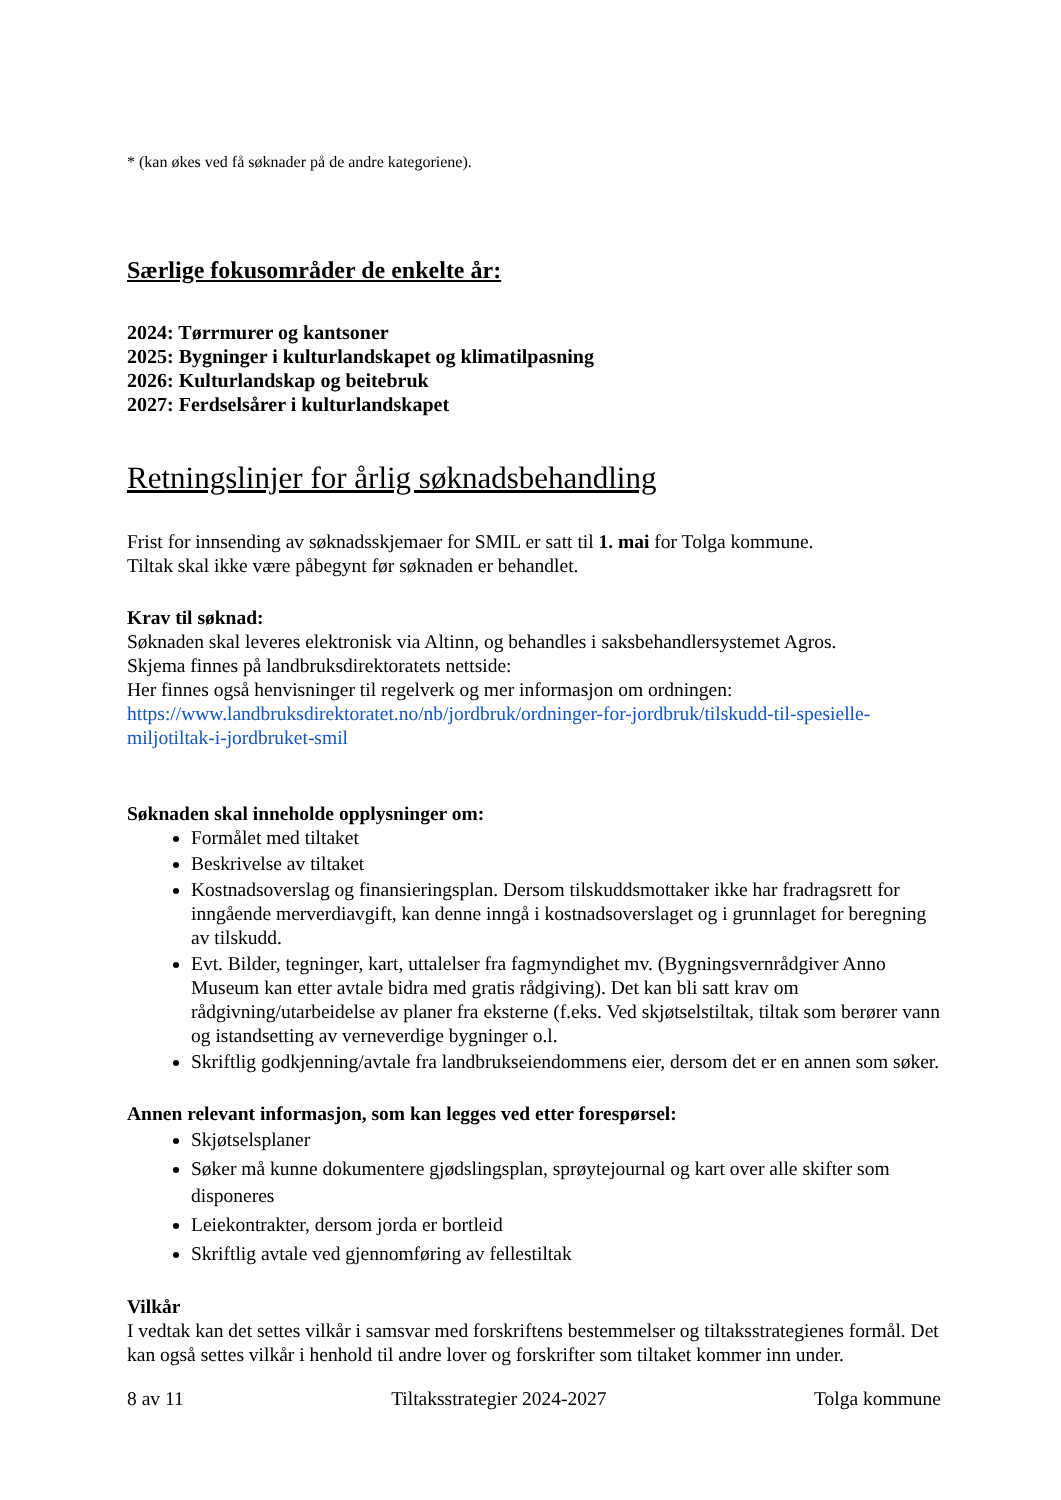* (kan økes ved få søknader på de andre kategoriene).
Særlige fokusområder de enkelte år:
2024: Tørrmurer og kantsoner
2025: Bygninger i kulturlandskapet og klimatilpasning
2026: Kulturlandskap og beitebruk
2027: Ferdselsårer i kulturlandskapet
Retningslinjer for årlig søknadsbehandling
Frist for innsending av søknadsskjemaer for SMIL er satt til 1. mai for Tolga kommune.
Tiltak skal ikke være påbegynt før søknaden er behandlet.
Krav til søknad:
Søknaden skal leveres elektronisk via Altinn, og behandles i saksbehandlersystemet Agros.
Skjema finnes på landbruksdirektoratets nettside:
Her finnes også henvisninger til regelverk og mer informasjon om ordningen:
https://www.landbruksdirektoratet.no/nb/jordbruk/ordninger-for-jordbruk/tilskudd-til-spesielle-miljotiltak-i-jordbruket-smil
Søknaden skal inneholde opplysninger om:
Formålet med tiltaket
Beskrivelse av tiltaket
Kostnadsoverslag og finansieringsplan. Dersom tilskuddsmottaker ikke har fradragsrett for inngående merverdiavgift, kan denne inngå i kostnadsoverslaget og i grunnlaget for beregning av tilskudd.
Evt. Bilder, tegninger, kart, uttalelser fra fagmyndighet mv. (Bygningsvernrådgiver Anno Museum kan etter avtale bidra med gratis rådgiving). Det kan bli satt krav om rådgivning/utarbeidelse av planer fra eksterne (f.eks. Ved skjøtselstiltak, tiltak som berører vann og istandsetting av verneverdige bygninger o.l.
Skriftlig godkjenning/avtale fra landbrukseiendommens eier, dersom det er en annen som søker.
Annen relevant informasjon, som kan legges ved etter forespørsel:
Skjøtselsplaner
Søker må kunne dokumentere gjødslingsplan, sprøytejournal og kart over alle skifter som disponeres
Leiekontrakter, dersom jorda er bortleid
Skriftlig avtale ved gjennomføring av fellestiltak
Vilkår
I vedtak kan det settes vilkår i samsvar med forskriftens bestemmelser og tiltaksstrategienes formål. Det kan også settes vilkår i henhold til andre lover og forskrifter som tiltaket kommer inn under.
8 av 11 Tiltaksstrategier 2024-2027 Tolga kommune